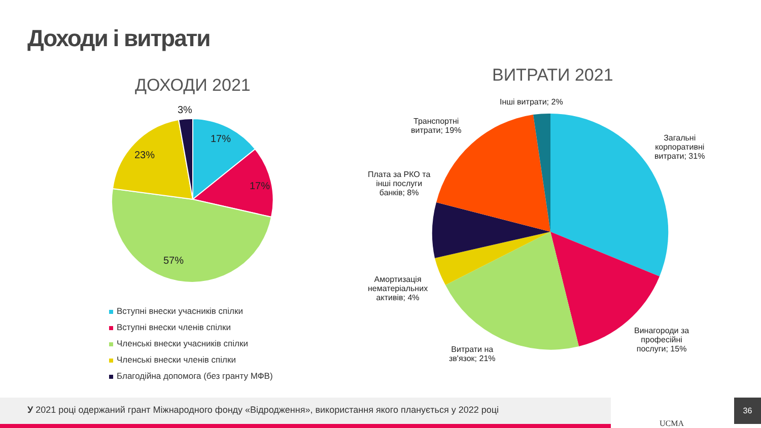Доходи і витрати
ДОХОДИ 2021 ВИТРАТИ 2021
3%
17%
23%
17%
57%
Вступні внески учасників спілки
Вступні внески членів спілки
Членські внески учасників спілки
Членські внески членів спілки
Благодійна допомога (без гранту МФВ)
Інші витрати; 2%
Транспортні
витрати; 19%
Загальні
корпоративні
витрати; 31%
Плата за РКО та
інші послуги
банків; 8%
Амортизація
нематеріальних
активів; 4%
Винагороди за
професійні
послуги; 15%
Витрати на
зв'язок; 21%
У 2021 році одержаний грант Міжнародного фонду «Відродження», використання якого планується у 2022 році
UCMA
36